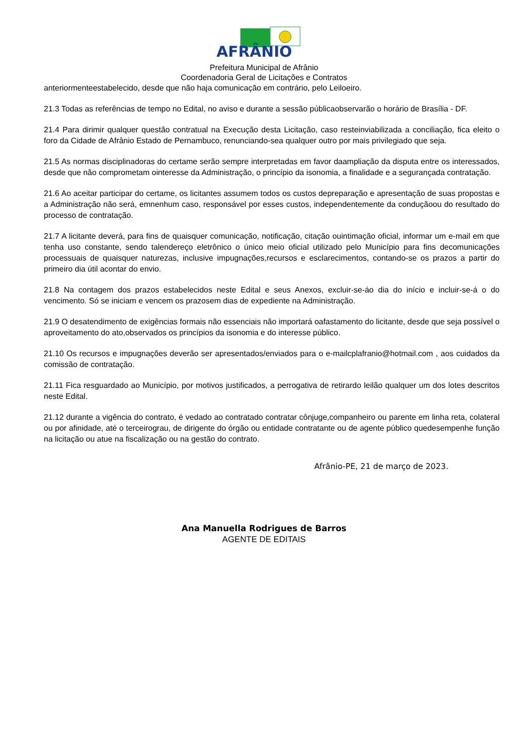AFRÂNIO
Prefeitura Municipal de Afrânio
Coordenadoria Geral de Licitações e Contratos
anteriormenteestabelecido, desde que não haja comunicação em contrário, pelo Leiloeiro.
21.3 Todas as referências de tempo no Edital, no aviso e durante a sessão públicaobservarão o horário de Brasília - DF.
21.4 Para dirimir qualquer questão contratual na Execução desta Licitação, caso resteinviabilizada a conciliação, fica eleito o foro da Cidade de Afrânio Estado de Pernambuco, renunciando-sea qualquer outro por mais privilegiado que seja.
21.5 As normas disciplinadoras do certame serão sempre interpretadas em favor daampliação da disputa entre os interessados, desde que não comprometam ointeresse da Administração, o princípio da isonomia, a finalidade e a segurançada contratação.
21.6 Ao aceitar participar do certame, os licitantes assumem todos os custos depreparação e apresentação de suas propostas e a Administração não será, emnenhum caso, responsável por esses custos, independentemente da conduçãoou do resultado do processo de contratação.
21.7 A licitante deverá, para fins de quaisquer comunicação, notificação, citação ouintimação oficial, informar um e-mail em que tenha uso constante, sendo talendereço eletrônico o único meio oficial utilizado pelo Município para fins decomunicações processuais de quaisquer naturezas, inclusive impugnações,recursos e esclarecimentos, contando-se os prazos a partir do primeiro dia útil acontar do envio.
21.8 Na contagem dos prazos estabelecidos neste Edital e seus Anexos, excluir-se-áo dia do início e incluir-se-á o do vencimento. Só se iniciam e vencem os prazosem dias de expediente na Administração.
21.9 O desatendimento de exigências formais não essenciais não importará oafastamento do licitante, desde que seja possível o aproveitamento do ato,observados os princípios da isonomia e do interesse público.
21.10 Os recursos e impugnações deverão ser apresentados/enviados para o e-mailcplafranio@hotmail.com , aos cuidados da comissão de contratação.
21.11 Fica resguardado ao Município, por motivos justificados, a perrogativa de retirardo leilão qualquer um dos lotes descritos neste Edital.
21.12 durante a vigência do contrato, é vedado ao contratado contratar cônjuge,companheiro ou parente em linha reta, colateral ou por afinidade, até o terceirograu, de dirigente do órgão ou entidade contratante ou de agente público quedesempenhe função na licitação ou atue na fiscalização ou na gestão do contrato.
Afrânio-PE, 21 de março de 2023.
Ana Manuella Rodrigues de Barros
AGENTE DE EDITAIS